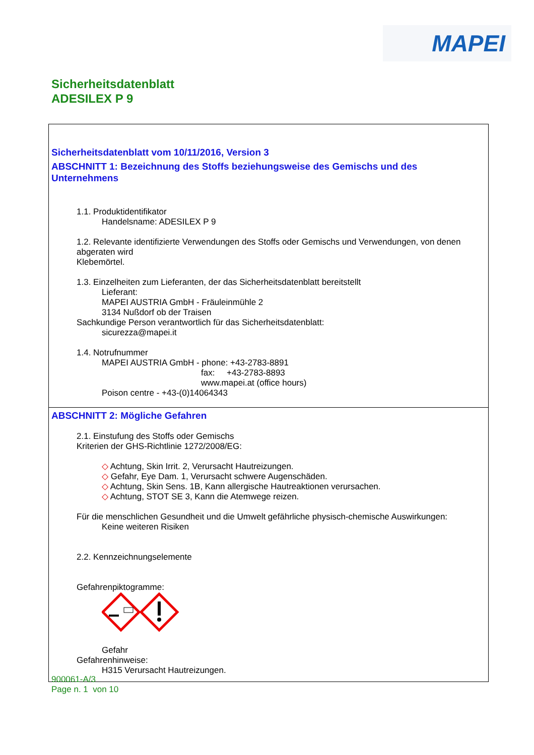MAPEI
Sicherheitsdatenblatt
ADESILEX P 9
Sicherheitsdatenblatt vom 10/11/2016, Version 3
ABSCHNITT 1: Bezeichnung des Stoffs beziehungsweise des Gemischs und des Unternehmens
1.1. Produktidentifikator
Handelsname: ADESILEX P 9
1.2. Relevante identifizierte Verwendungen des Stoffs oder Gemischs und Verwendungen, von denen abgeraten wird
Klebemörtel.
1.3. Einzelheiten zum Lieferanten, der das Sicherheitsdatenblatt bereitstellt
Lieferant:
MAPEI AUSTRIA GmbH - Fräuleinmühle 2
3134 Nußdorf ob der Traisen
Sachkundige Person verantwortlich für das Sicherheitsdatenblatt:
sicurezza@mapei.it
1.4. Notrufnummer
MAPEI AUSTRIA GmbH - phone: +43-2783-8891
fax: +43-2783-8893
www.mapei.at (office hours)
Poison centre - +43-(0)14064343
ABSCHNITT 2: Mögliche Gefahren
2.1. Einstufung des Stoffs oder Gemischs
Kriterien der GHS-Richtlinie 1272/2008/EG:
◇ Achtung, Skin Irrit. 2, Verursacht Hautreizungen.
◇ Gefahr, Eye Dam. 1, Verursacht schwere Augenschäden.
◇ Achtung, Skin Sens. 1B, Kann allergische Hautreaktionen verursachen.
◇ Achtung, STOT SE 3, Kann die Atemwege reizen.
Für die menschlichen Gesundheit und die Umwelt gefährliche physisch-chemische Auswirkungen:
Keine weiteren Risiken
2.2. Kennzeichnungselemente
Gefahrenpiktogramme:
Gefahr
Gefahrenhinweise:
H315 Verursacht Hautreizungen.
900061-A/3
Page n. 1 von 10